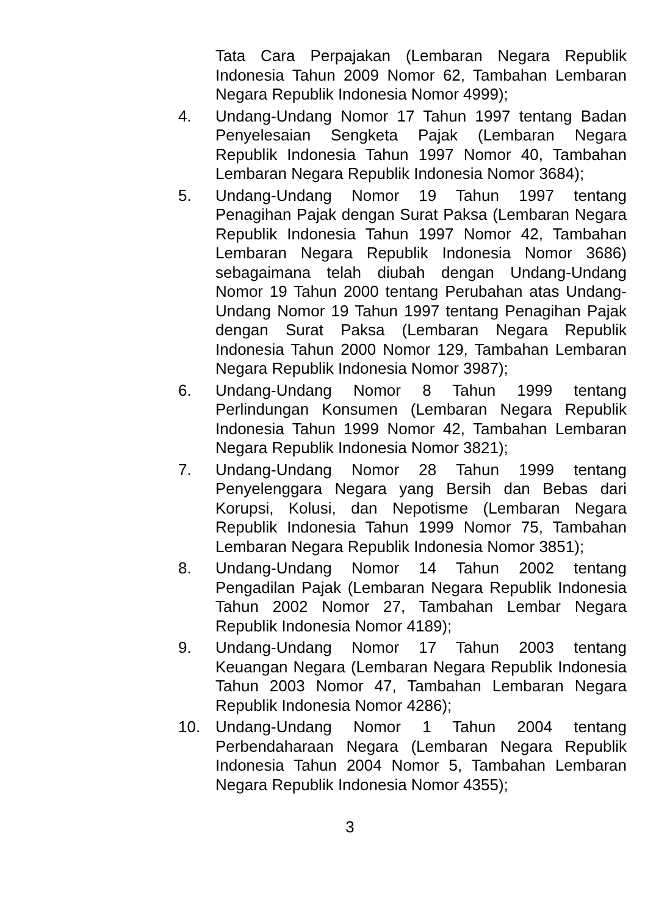Tata Cara Perpajakan (Lembaran Negara Republik Indonesia Tahun 2009 Nomor 62, Tambahan Lembaran Negara Republik Indonesia Nomor 4999);
4. Undang-Undang Nomor 17 Tahun 1997 tentang Badan Penyelesaian Sengketa Pajak (Lembaran Negara Republik Indonesia Tahun 1997 Nomor 40, Tambahan Lembaran Negara Republik Indonesia Nomor 3684);
5. Undang-Undang Nomor 19 Tahun 1997 tentang Penagihan Pajak dengan Surat Paksa (Lembaran Negara Republik Indonesia Tahun 1997 Nomor 42, Tambahan Lembaran Negara Republik Indonesia Nomor 3686) sebagaimana telah diubah dengan Undang-Undang Nomor 19 Tahun 2000 tentang Perubahan atas Undang-Undang Nomor 19 Tahun 1997 tentang Penagihan Pajak dengan Surat Paksa (Lembaran Negara Republik Indonesia Tahun 2000 Nomor 129, Tambahan Lembaran Negara Republik Indonesia Nomor 3987);
6. Undang-Undang Nomor 8 Tahun 1999 tentang Perlindungan Konsumen (Lembaran Negara Republik Indonesia Tahun 1999 Nomor 42, Tambahan Lembaran Negara Republik Indonesia Nomor 3821);
7. Undang-Undang Nomor 28 Tahun 1999 tentang Penyelenggara Negara yang Bersih dan Bebas dari Korupsi, Kolusi, dan Nepotisme (Lembaran Negara Republik Indonesia Tahun 1999 Nomor 75, Tambahan Lembaran Negara Republik Indonesia Nomor 3851);
8. Undang-Undang Nomor 14 Tahun 2002 tentang Pengadilan Pajak (Lembaran Negara Republik Indonesia Tahun 2002 Nomor 27, Tambahan Lembar Negara Republik Indonesia Nomor 4189);
9. Undang-Undang Nomor 17 Tahun 2003 tentang Keuangan Negara (Lembaran Negara Republik Indonesia Tahun 2003 Nomor 47, Tambahan Lembaran Negara Republik Indonesia Nomor 4286);
10. Undang-Undang Nomor 1 Tahun 2004 tentang Perbendaharaan Negara (Lembaran Negara Republik Indonesia Tahun 2004 Nomor 5, Tambahan Lembaran Negara Republik Indonesia Nomor 4355);
3